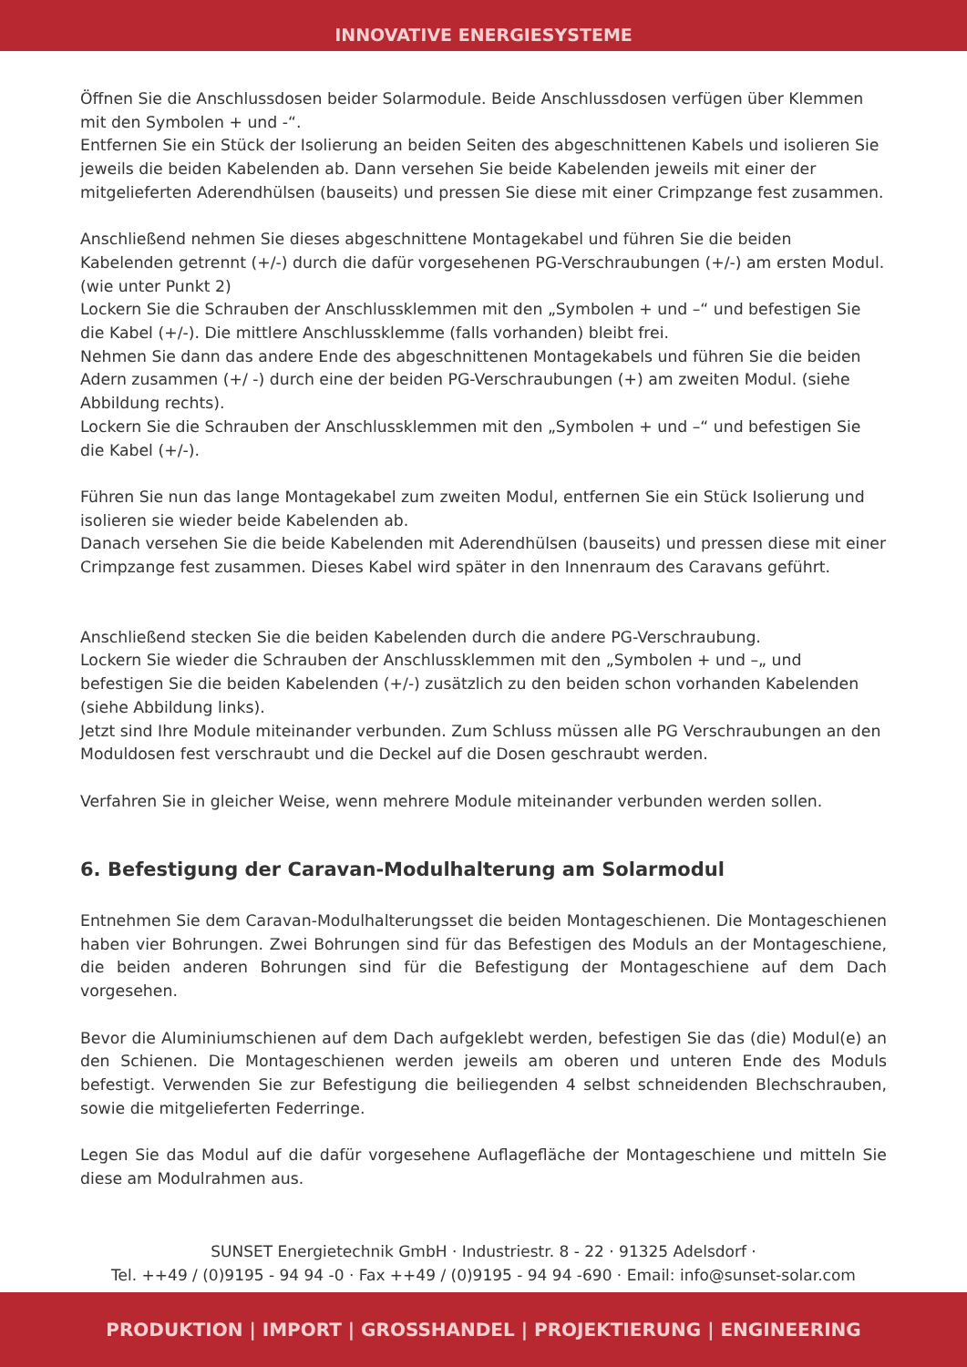INNOVATIVE ENERGIESYSTEME
Öffnen Sie die Anschlussdosen beider Solarmodule. Beide Anschlussdosen verfügen über Klemmen mit den Symbolen + und -“.
Entfernen Sie ein Stück der Isolierung an beiden Seiten des abgeschnittenen Kabels und isolieren Sie jeweils die beiden Kabelenden ab. Dann versehen Sie beide Kabelenden jeweils mit einer der mitgelieferten Aderendhülsen (bauseits) und pressen Sie diese mit einer Crimpzange fest zusammen.
Anschließend nehmen Sie dieses abgeschnittene Montagekabel und führen Sie die beiden Kabelenden getrennt (+/-) durch die dafür vorgesehenen PG-Verschraubungen (+/-) am ersten Modul. (wie unter Punkt 2)
Lockern Sie die Schrauben der Anschlussklemmen mit den „Symbolen + und –“ und befestigen Sie die Kabel (+/-). Die mittlere Anschlussklemme (falls vorhanden) bleibt frei.
Nehmen Sie dann das andere Ende des abgeschnittenen Montagekabels und führen Sie die beiden Adern zusammen (+/ -) durch eine der beiden PG-Verschraubungen (+) am zweiten Modul. (siehe Abbildung rechts).
Lockern Sie die Schrauben der Anschlussklemmen mit den „Symbolen + und –“ und befestigen Sie die Kabel (+/-).
Führen Sie nun das lange Montagekabel zum zweiten Modul, entfernen Sie ein Stück Isolierung und isolieren sie wieder beide Kabelenden ab.
Danach versehen Sie die beide Kabelenden mit Aderendhülsen (bauseits) und pressen diese mit einer Crimpzange fest zusammen. Dieses Kabel wird später in den Innenraum des Caravans geführt.
Anschließend stecken Sie die beiden Kabelenden durch die andere PG-Verschraubung.
Lockern Sie wieder die Schrauben der Anschlussklemmen mit den „Symbolen + und –„ und befestigen Sie die beiden Kabelenden (+/-) zusätzlich zu den beiden schon vorhanden Kabelenden (siehe Abbildung links).
Jetzt sind Ihre Module miteinander verbunden. Zum Schluss müssen alle PG Verschraubungen an den Moduldosen fest verschraubt und die Deckel auf die Dosen geschraubt werden.
Verfahren Sie in gleicher Weise, wenn mehrere Module miteinander verbunden werden sollen.
6. Befestigung der Caravan-Modulhalterung am Solarmodul
Entnehmen Sie dem Caravan-Modulhalterungsset die beiden Montageschienen. Die Montageschienen haben vier Bohrungen. Zwei Bohrungen sind für das Befestigen des Moduls an der Montageschiene, die beiden anderen Bohrungen sind für die Befestigung der Montageschiene auf dem Dach vorgesehen.
Bevor die Aluminiumschienen auf dem Dach aufgeklebt werden, befestigen Sie das (die) Modul(e) an den Schienen. Die Montageschienen werden jeweils am oberen und unteren Ende des Moduls befestigt. Verwenden Sie zur Befestigung die beiliegenden 4 selbst schneidenden Blechschrauben, sowie die mitgelieferten Federringe.
Legen Sie das Modul auf die dafür vorgesehene Auflagefläche der Montageschiene und mitteln Sie diese am Modulrahmen aus.
SUNSET Energietechnik GmbH · Industriestr. 8 - 22 · 91325 Adelsdorf ·
Tel. ++49 / (0)9195 - 94 94 -0 · Fax ++49 / (0)9195 - 94 94 -690 · Email: info@sunset-solar.com
PRODUKTION | IMPORT | GROSSHANDEL | PROJEKTIERUNG | ENGINEERING